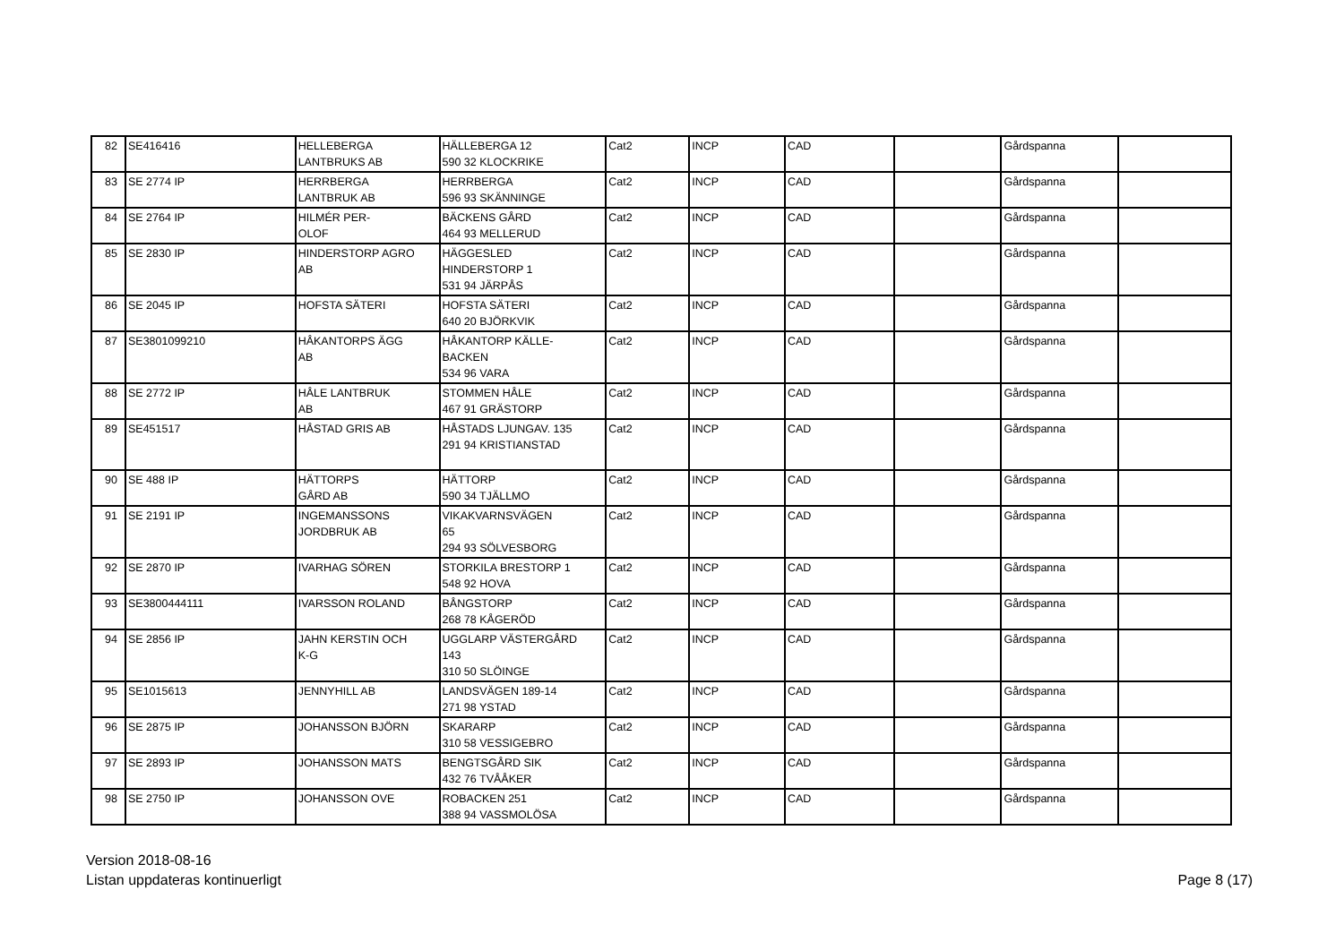| 82 | SE416416 | HELLEBERGA LANTBRUKS AB | HÄLLEBERGA 12 590 32 KLOCKRIKE | Cat2 | INCP | CAD | | Gårdspanna | |
| 83 | SE 2774 IP | HERRBERGA LANTBRUK AB | HERRBERGA 596 93 SKÄNNINGE | Cat2 | INCP | CAD | | Gårdspanna | |
| 84 | SE 2764 IP | HILMÉR PER- OLOF | BÄCKENS GÅRD 464 93 MELLERUD | Cat2 | INCP | CAD | | Gårdspanna | |
| 85 | SE 2830 IP | HINDERSTORP AGRO AB | HÄGGESLED HINDERSTORP 1 531 94 JÄRPÅS | Cat2 | INCP | CAD | | Gårdspanna | |
| 86 | SE 2045 IP | HOFSTA SÄTERI | HOFSTA SÄTERI 640 20 BJÖRKVIK | Cat2 | INCP | CAD | | Gårdspanna | |
| 87 | SE3801099210 | HÅKANTORPS ÄGG AB | HÅKANTORP KÄLLE- BACKEN 534 96 VARA | Cat2 | INCP | CAD | | Gårdspanna | |
| 88 | SE 2772 IP | HÅLE LANTBRUK AB | STOMMEN HÅLE 467 91 GRÄSTORP | Cat2 | INCP | CAD | | Gårdspanna | |
| 89 | SE451517 | HÅSTAD GRIS AB | HÅSTADS LJUNGAV. 135 291 94 KRISTIANSTAD | Cat2 | INCP | CAD | | Gårdspanna | |
| 90 | SE 488 IP | HÄTTORPS GÅRD AB | HÄTTORP 590 34 TJÄLLMO | Cat2 | INCP | CAD | | Gårdspanna | |
| 91 | SE 2191 IP | INGEMANSSONS JORDBRUK AB | VIKAKVARNSVÄGEN 65 294 93 SÖLVESBORG | Cat2 | INCP | CAD | | Gårdspanna | |
| 92 | SE 2870 IP | IVARHAG SÖREN | STORKILA BRESTORP 1 548 92 HOVA | Cat2 | INCP | CAD | | Gårdspanna | |
| 93 | SE3800444111 | IVARSSON ROLAND | BÅNGSTORP 268 78 KÅGERÖD | Cat2 | INCP | CAD | | Gårdspanna | |
| 94 | SE 2856 IP | JAHN KERSTIN OCH K-G | UGGLARP VÄSTERGÅRD 143 310 50 SLÖINGE | Cat2 | INCP | CAD | | Gårdspanna | |
| 95 | SE1015613 | JENNYHILL AB | LANDSVÄGEN 189-14 271 98 YSTAD | Cat2 | INCP | CAD | | Gårdspanna | |
| 96 | SE 2875 IP | JOHANSSON BJÖRN | SKARARP 310 58 VESSIGEBRO | Cat2 | INCP | CAD | | Gårdspanna | |
| 97 | SE 2893 IP | JOHANSSON MATS | BENGTSGÅRD SIK 432 76 TVÅÅKER | Cat2 | INCP | CAD | | Gårdspanna | |
| 98 | SE 2750 IP | JOHANSSON OVE | ROBACKEN 251 388 94 VASSMOLÖSA | Cat2 | INCP | CAD | | Gårdspanna | |
Version 2018-08-16
Listan uppdateras kontinuerligt
Page 8 (17)